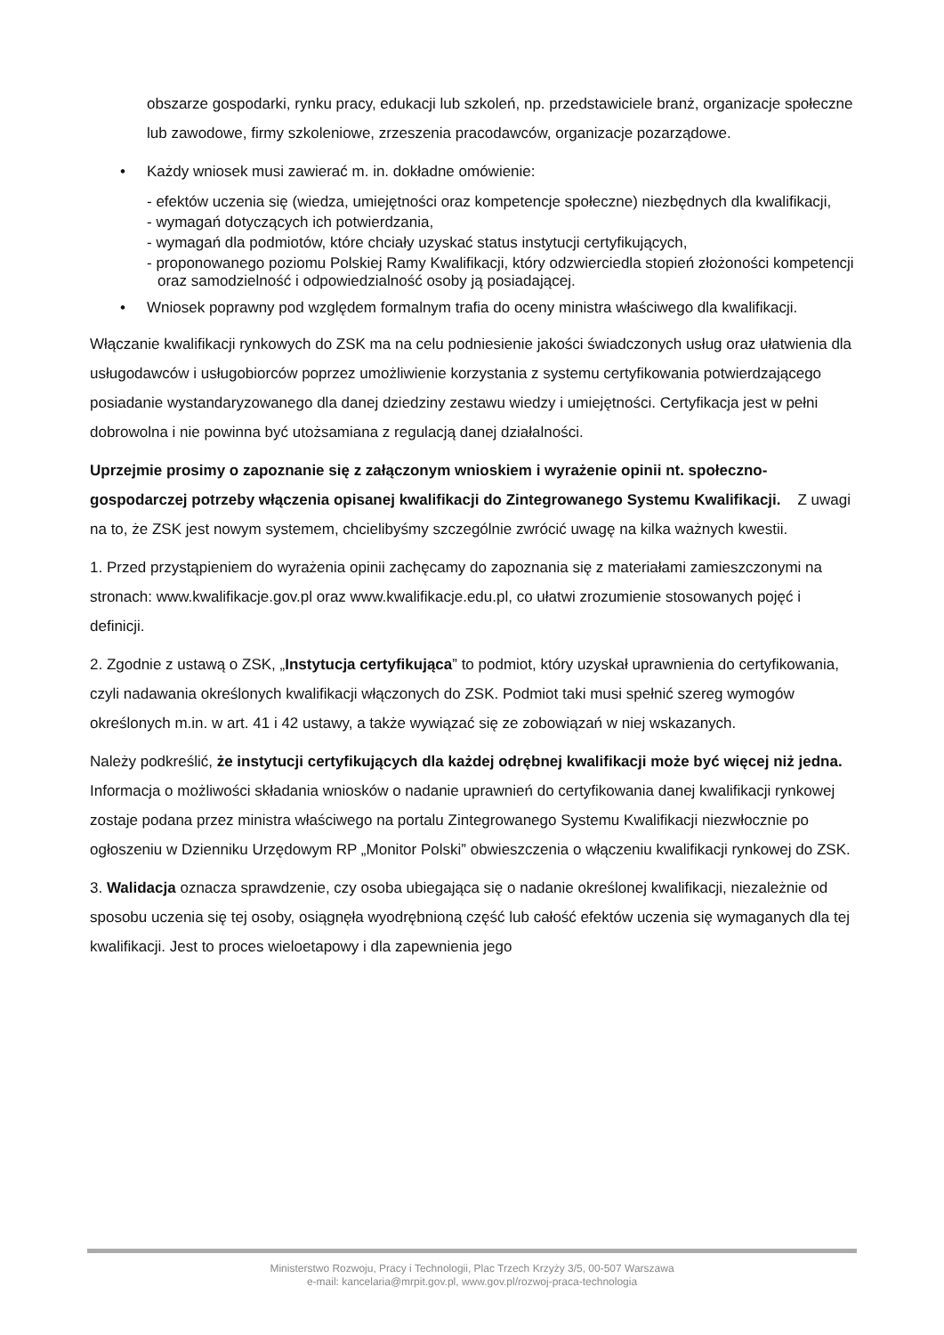obszarze gospodarki, rynku pracy, edukacji lub szkoleń, np. przedstawiciele branż, organizacje społeczne lub zawodowe, firmy szkoleniowe, zrzeszenia pracodawców, organizacje pozarządowe.
• Każdy wniosek musi zawierać m. in. dokładne omówienie:
- efektów uczenia się (wiedza, umiejętności oraz kompetencje społeczne) niezbędnych dla kwalifikacji,
- wymagań dotyczących ich potwierdzania,
- wymagań dla podmiotów, które chciały uzyskać status instytucji certyfikujących,
- proponowanego poziomu Polskiej Ramy Kwalifikacji, który odzwierciedla stopień złożoności kompetencji oraz samodzielność i odpowiedzialność osoby ją posiadającej.
• Wniosek poprawny pod względem formalnym trafia do oceny ministra właściwego dla kwalifikacji.
Włączanie kwalifikacji rynkowych do ZSK ma na celu podniesienie jakości świadczonych usług oraz ułatwienia dla usługodawców i usługobiorców poprzez umożliwienie korzystania z systemu certyfikowania potwierdzającego posiadanie wystandaryzowanego dla danej dziedziny zestawu wiedzy i umiejętności. Certyfikacja jest w pełni dobrowolna i nie powinna być utożsamiana z regulacją danej działalności.
Uprzejmie prosimy o zapoznanie się z załączonym wnioskiem i wyrażenie opinii nt. społeczno-gospodarczej potrzeby włączenia opisanej kwalifikacji do Zintegrowanego Systemu Kwalifikacji. Z uwagi na to, że ZSK jest nowym systemem, chcielibyśmy szczególnie zwrócić uwagę na kilka ważnych kwestii.
1. Przed przystąpieniem do wyrażenia opinii zachęcamy do zapoznania się z materiałami zamieszczonymi na stronach: www.kwalifikacje.gov.pl oraz www.kwalifikacje.edu.pl, co ułatwi zrozumienie stosowanych pojęć i definicji.
2. Zgodnie z ustawą o ZSK, „Instytucja certyfikująca” to podmiot, który uzyskał uprawnienia do certyfikowania, czyli nadawania określonych kwalifikacji włączonych do ZSK. Podmiot taki musi spełnić szereg wymogów określonych m.in. w art. 41 i 42 ustawy, a także wywiązać się ze zobowiązań w niej wskazanych.
Należy podkreślić, że instytucji certyfikujących dla każdej odrębnej kwalifikacji może być więcej niż jedna. Informacja o możliwości składania wniosków o nadanie uprawnień do certyfikowania danej kwalifikacji rynkowej zostaje podana przez ministra właściwego na portalu Zintegrowanego Systemu Kwalifikacji niezwłocznie po ogłoszeniu w Dzienniku Urzędowym RP „Monitor Polski” obwieszczenia o włączeniu kwalifikacji rynkowej do ZSK.
3. Walidacja oznacza sprawdzenie, czy osoba ubiegająca się o nadanie określonej kwalifikacji, niezależnie od sposobu uczenia się tej osoby, osiągnęła wyodrębnioną część lub całość efektów uczenia się wymaganych dla tej kwalifikacji. Jest to proces wieloetapowy i dla zapewnienia jego
Ministerstwo Rozwoju, Pracy i Technologii, Plac Trzech Krzyży 3/5, 00-507 Warszawa
e-mail: kancelaria@mrpit.gov.pl, www.gov.pl/rozwoj-praca-technologia